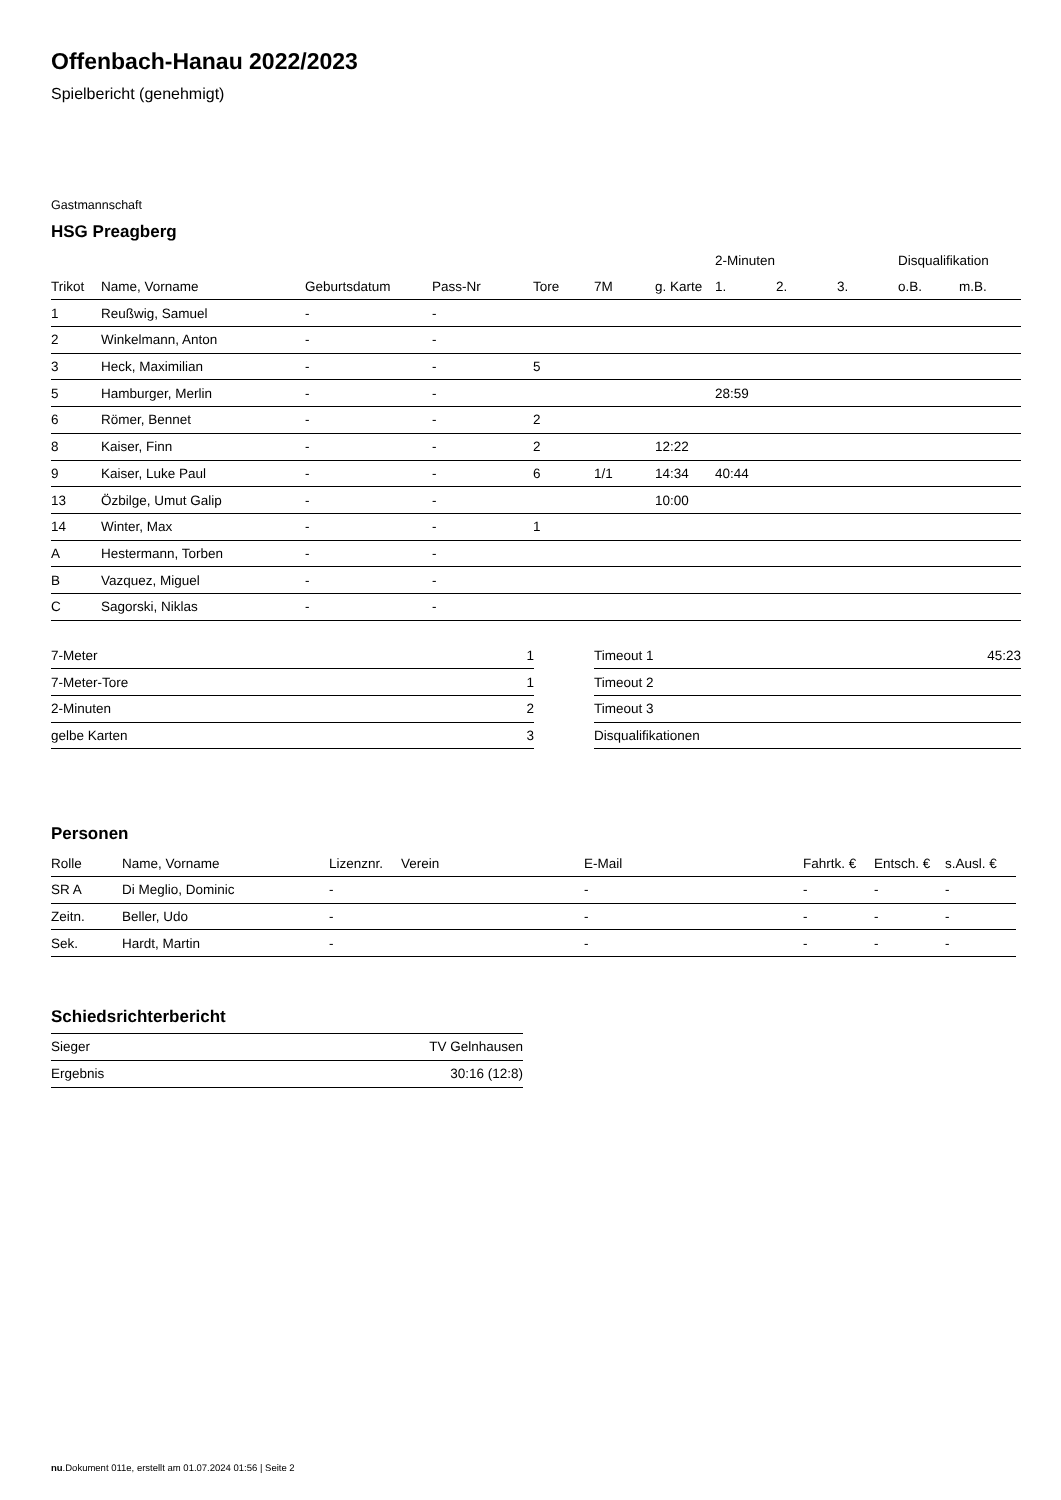Offenbach-Hanau 2022/2023
Spielbericht (genehmigt)
Gastmannschaft
HSG Preagberg
| | | | | | | | 2-Minuten | | | Disqualifikation | |
| --- | --- | --- | --- | --- | --- | --- | --- | --- | --- | --- | --- |
| Trikot | Name, Vorname | Geburtsdatum | Pass-Nr | Tore | 7M | g. Karte | 1. | 2. | 3. | o.B. | m.B. |
| 1 | Reußwig, Samuel | - | - | | | | | | | | |
| 2 | Winkelmann, Anton | - | - | | | | | | | | |
| 3 | Heck, Maximilian | - | - | 5 | | | | | | | |
| 5 | Hamburger, Merlin | - | - | | | | 28:59 | | | | |
| 6 | Römer, Bennet | - | - | 2 | | | | | | | |
| 8 | Kaiser, Finn | - | - | 2 | | 12:22 | | | | | |
| 9 | Kaiser, Luke Paul | - | - | 6 | 1/1 | 14:34 | 40:44 | | | | |
| 13 | Özbilge, Umut Galip | - | - | | | 10:00 | | | | | |
| 14 | Winter, Max | - | - | 1 | | | | | | | |
| A | Hestermann, Torben | - | - | | | | | | | | |
| B | Vazquez, Miguel | - | - | | | | | | | | |
| C | Sagorski, Niklas | - | - | | | | | | | | |
| 7-Meter | 1 |
| 7-Meter-Tore | 1 |
| 2-Minuten | 2 |
| gelbe Karten | 3 |
| Timeout 1 | 45:23 |
| Timeout 2 | |
| Timeout 3 | |
| Disqualifikationen | |
Personen
| Rolle | Name, Vorname | Lizenznr. | Verein | E-Mail | Fahrtk. € | Entsch. € | s.Ausl. € |
| --- | --- | --- | --- | --- | --- | --- | --- |
| SR A | Di Meglio, Dominic | - | | - | - | - | - |
| Zeitn. | Beller, Udo | - | | - | - | - | - |
| Sek. | Hardt, Martin | - | | - | - | - | - |
Schiedsrichterbericht
| Sieger | TV Gelnhausen |
| Ergebnis | 30:16 (12:8) |
nu.Dokument 011e, erstellt am 01.07.2024 01:56 | Seite 2